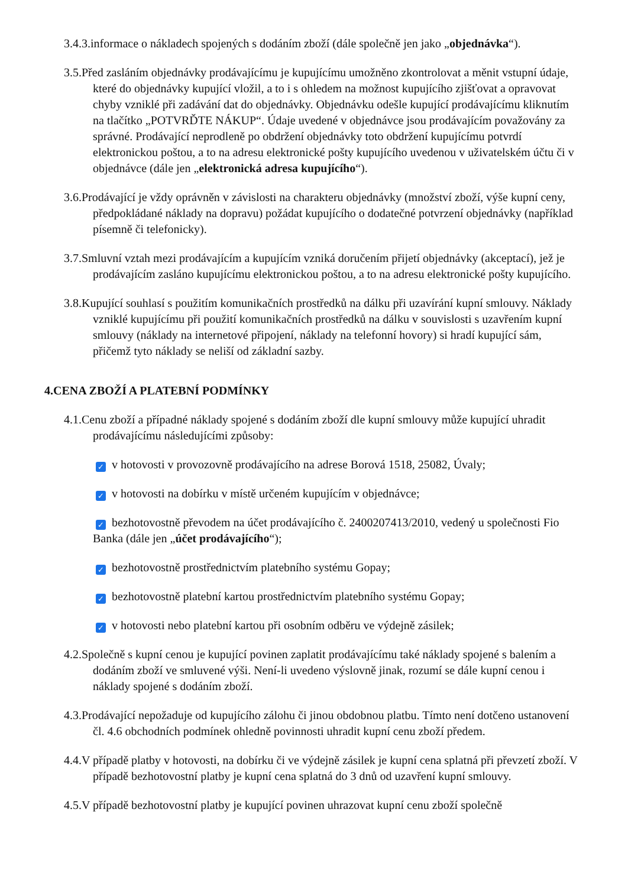3.4.3.informace o nákladech spojených s dodáním zboží (dále společně jen jako „objednávka“).
3.5.Před zasláním objednávky prodávajícímu je kupujícímu umožněno zkontrolovat a měnit vstupní údaje, které do objednávky kupující vložil, a to i s ohledem na možnost kupujícího zjišťovat a opravovat chyby vzniklé při zadávání dat do objednávky. Objednávku odešle kupující prodávajícímu kliknutím na tlačítko „POTVRĎTE NÁKUP“. Údaje uvedené v objednávce jsou prodávajícím považovány za správné. Prodávající neprodleně po obdržení objednávky toto obdržení kupujícímu potvrdí elektronickou poštou, a to na adresu elektronické pošty kupujícího uvedenou v uživatelském účtu či v objednávce (dále jen „elektronická adresa kupujícího“).
3.6.Prodávající je vždy oprávněn v závislosti na charakteru objednávky (množství zboží, výše kupní ceny, předpokládané náklady na dopravu) požádat kupujícího o dodatečné potvrzení objednávky (například písemně či telefonicky).
3.7.Smluvní vztah mezi prodávajícím a kupujícím vzniká doručením přijetí objednávky (akceptací), jež je prodávajícím zasláno kupujícímu elektronickou poštou, a to na adresu elektronické pošty kupujícího.
3.8.Kupující souhlasí s použitím komunikačních prostředků na dálku při uzavírání kupní smlouvy. Náklady vzniklé kupujícímu při použití komunikačních prostředků na dálku v souvislosti s uzavřením kupní smlouvy (náklady na internetové připojení, náklady na telefonní hovory) si hradí kupující sám, přičemž tyto náklady se neliší od základní sazby.
4.CENA ZBOŽÍ A PLATEBNÍ PODMÍNKY
4.1.Cenu zboží a případné náklady spojené s dodáním zboží dle kupní smlouvy může kupující uhradit prodávajícímu následujícími způsoby:
✓ v hotovosti v provozovně prodávajícího na adrese Borová 1518, 25082, Úvaly;
✓ v hotovosti na dobírku v místě určeném kupujícím v objednávce;
✓ bezhotovostně převodem na účet prodávajícího č. 2400207413/2010, vedený u společnosti Fio Banka (dále jen „účet prodávajícího“);
✓ bezhotovostně prostřednictvím platebního systému Gopay;
✓ bezhotovostně platební kartou prostřednictvím platebního systému Gopay;
✓ v hotovosti nebo platební kartou při osobním odběru ve výdejně zásilek;
4.2.Společně s kupní cenou je kupující povinen zaplatit prodávajícímu také náklady spojené s balením a dodáním zboží ve smluvené výši. Není-li uvedeno výslovně jinak, rozumí se dále kupní cenou i náklady spojené s dodáním zboží.
4.3.Prodávající nepožaduje od kupujícího zálohu či jinou obdobnou platbu. Tímto není dotčeno ustanovení čl. 4.6 obchodních podmínek ohledně povinnosti uhradit kupní cenu zboží předem.
4.4.V případě platby v hotovosti, na dobírku či ve výdejně zásilek je kupní cena splatná při převzetí zboží. V případě bezhotovostní platby je kupní cena splatná do 3 dnů od uzavření kupní smlouvy.
4.5.V případě bezhotovostní platby je kupující povinen uhrazovat kupní cenu zboží společně